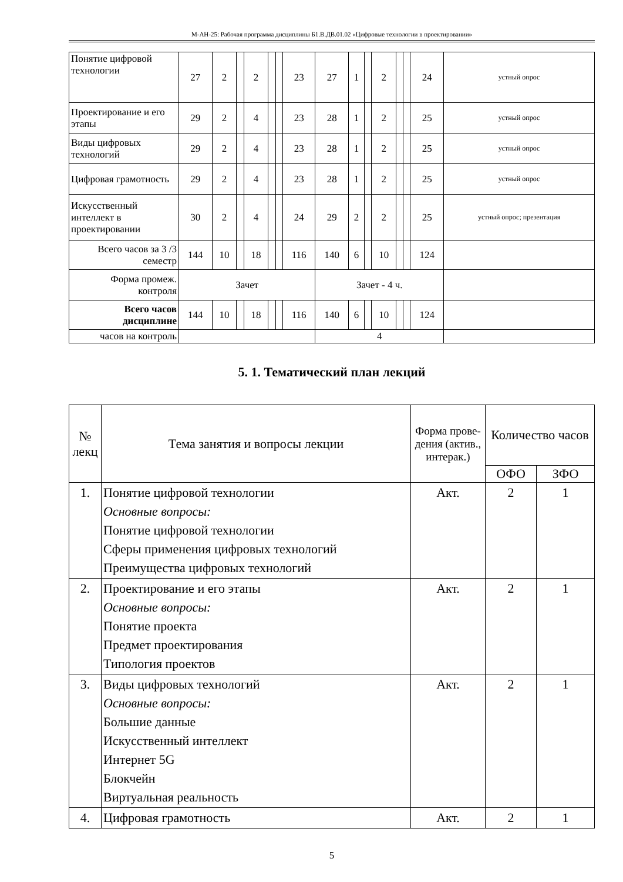М-АН-25: Рабочая программа дисциплины Б1.В.ДВ.01.02 «Цифровые технологии в проектировании»
| Понятие цифровой технологии | 27 | 2 | | 2 | | | 23 | 27 | 1 | | 2 | | | 24 | устный опрос |
| Проектирование и его этапы | 29 | 2 | | 4 | | | 23 | 28 | 1 | | 2 | | | 25 | устный опрос |
| Виды цифровых технологий | 29 | 2 | | 4 | | | 23 | 28 | 1 | | 2 | | | 25 | устный опрос |
| Цифровая грамотность | 29 | 2 | | 4 | | | 23 | 28 | 1 | | 2 | | | 25 | устный опрос |
| Искусственный интеллект в проектировании | 30 | 2 | | 4 | | | 24 | 29 | 2 | | 2 | | | 25 | устный опрос; презентация |
| Всего часов за 3 /3 семестр | 144 | 10 | | 18 | | | 116 | 140 | 6 | | 10 | | | 124 | |
| Форма промеж. контроля | Зачет | | | | | | | Зачет - 4 ч. | | | | | | | |
| Всего часов дисциплине | 144 | 10 | | 18 | | | 116 | 140 | 6 | | 10 | | | 124 | |
| часов на контроль | | | | | | | | 4 | | | | | | | |
5. 1. Тематический план лекций
| № лекц | Тема занятия и вопросы лекции | Форма прове-дения (актив., интерак.) | Количество часов | |
| --- | --- | --- | --- | --- |
| | | | ОФО | ЗФО |
| 1. | Понятие цифровой технологии Основные вопросы: Понятие цифровой технологии Сферы применения цифровых технологий Преимущества цифровых технологий | Акт. | 2 | 1 |
| 2. | Проектирование и его этапы Основные вопросы: Понятие проекта Предмет проектирования Типология проектов | Акт. | 2 | 1 |
| 3. | Виды цифровых технологий Основные вопросы: Большие данные Искусственный интеллект Интернет 5G Блокчейн Виртуальная реальность | Акт. | 2 | 1 |
| 4. | Цифровая грамотность | Акт. | 2 | 1 |
5